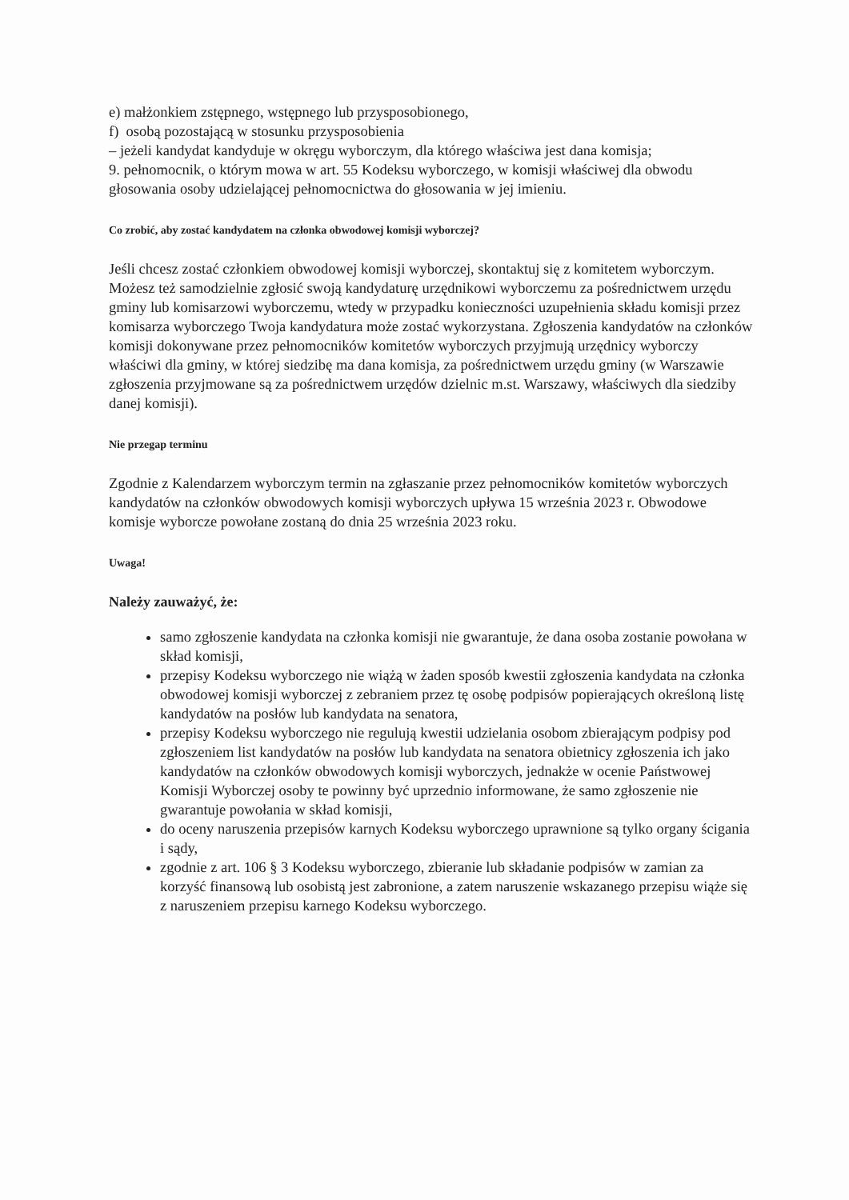e) małżonkiem zstępnego, wstępnego lub przysposobionego,
f) osobą pozostającą w stosunku przysposobienia
– jeżeli kandydat kandyduje w okręgu wyborczym, dla którego właściwa jest dana komisja;
9. pełnomocnik, o którym mowa w art. 55 Kodeksu wyborczego, w komisji właściwej dla obwodu głosowania osoby udzielającej pełnomocnictwa do głosowania w jej imieniu.
Co zrobić, aby zostać kandydatem na członka obwodowej komisji wyborczej?
Jeśli chcesz zostać członkiem obwodowej komisji wyborczej, skontaktuj się z komitetem wyborczym. Możesz też samodzielnie zgłosić swoją kandydaturę urzędnikowi wyborczemu za pośrednictwem urzędu gminy lub komisarzowi wyborczemu, wtedy w przypadku konieczności uzupełnienia składu komisji przez komisarza wyborczego Twoja kandydatura może zostać wykorzystana. Zgłoszenia kandydatów na członków komisji dokonywane przez pełnomocników komitetów wyborczych przyjmują urzędnicy wyborczy właściwi dla gminy, w której siedzibę ma dana komisja, za pośrednictwem urzędu gminy (w Warszawie zgłoszenia przyjmowane są za pośrednictwem urzędów dzielnic m.st. Warszawy, właściwych dla siedziby danej komisji).
Nie przegap terminu
Zgodnie z Kalendarzem wyborczym termin na zgłaszanie przez pełnomocników komitetów wyborczych kandydatów na członków obwodowych komisji wyborczych upływa 15 września 2023 r. Obwodowe komisje wyborcze powołane zostaną do dnia 25 września 2023 roku.
Uwaga!
Należy zauważyć, że:
samo zgłoszenie kandydata na członka komisji nie gwarantuje, że dana osoba zostanie powołana w skład komisji,
przepisy Kodeksu wyborczego nie wiążą w żaden sposób kwestii zgłoszenia kandydata na członka obwodowej komisji wyborczej z zebraniem przez tę osobę podpisów popierających określoną listę kandydatów na posłów lub kandydata na senatora,
przepisy Kodeksu wyborczego nie regulują kwestii udzielania osobom zbierającym podpisy pod zgłoszeniem list kandydatów na posłów lub kandydata na senatora obietnicy zgłoszenia ich jako kandydatów na członków obwodowych komisji wyborczych, jednakże w ocenie Państwowej Komisji Wyborczej osoby te powinny być uprzednio informowane, że samo zgłoszenie nie gwarantuje powołania w skład komisji,
do oceny naruszenia przepisów karnych Kodeksu wyborczego uprawnione są tylko organy ścigania i sądy,
zgodnie z art. 106 § 3 Kodeksu wyborczego, zbieranie lub składanie podpisów w zamian za korzyść finansową lub osobistą jest zabronione, a zatem naruszenie wskazanego przepisu wiąże się z naruszeniem przepisu karnego Kodeksu wyborczego.